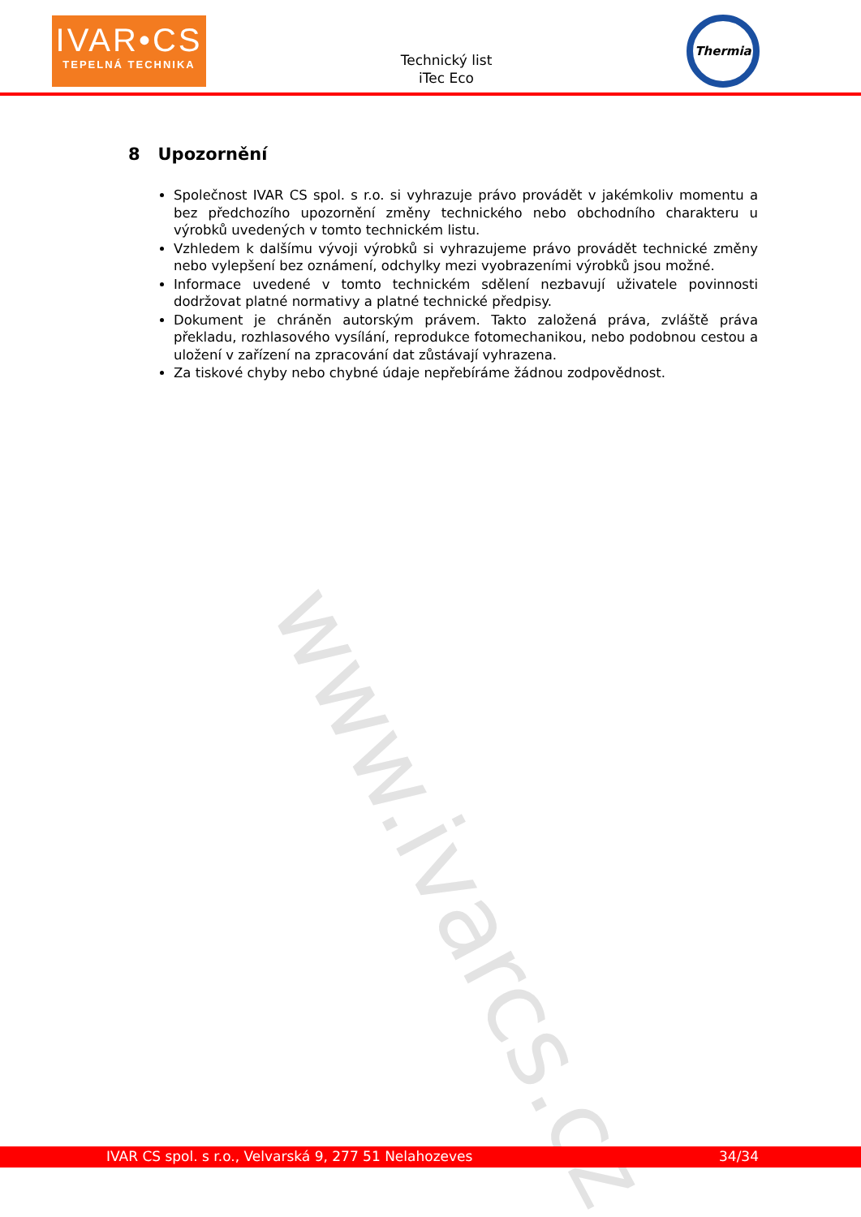IVAR•CS
TEPELNÁ TECHNIKA
Technický list
iTec Eco
Thermia
www.ivarcs.cz
8 Upozornění
Společnost IVAR CS spol. s r.o. si vyhrazuje právo provádět v jakémkoliv momentu a bez předchozího upozornění změny technického nebo obchodního charakteru u výrobků uvedených v tomto technickém listu.
Vzhledem k dalšímu vývoji výrobků si vyhrazujeme právo provádět technické změny nebo vylepšení bez oznámení, odchylky mezi vyobrazeními výrobků jsou možné.
Informace uvedené v tomto technickém sdělení nezbavují uživatele povinnosti dodržovat platné normativy a platné technické předpisy.
Dokument je chráněn autorským právem. Takto založená práva, zvláště práva překladu, rozhlasového vysílání, reprodukce fotomechanikou, nebo podobnou cestou a uložení v zařízení na zpracování dat zůstávají vyhrazena.
Za tiskové chyby nebo chybné údaje nepřebíráme žádnou zodpovědnost.
IVAR CS spol. s r.o., Velvarská 9, 277 51 Nelahozeves 34/34